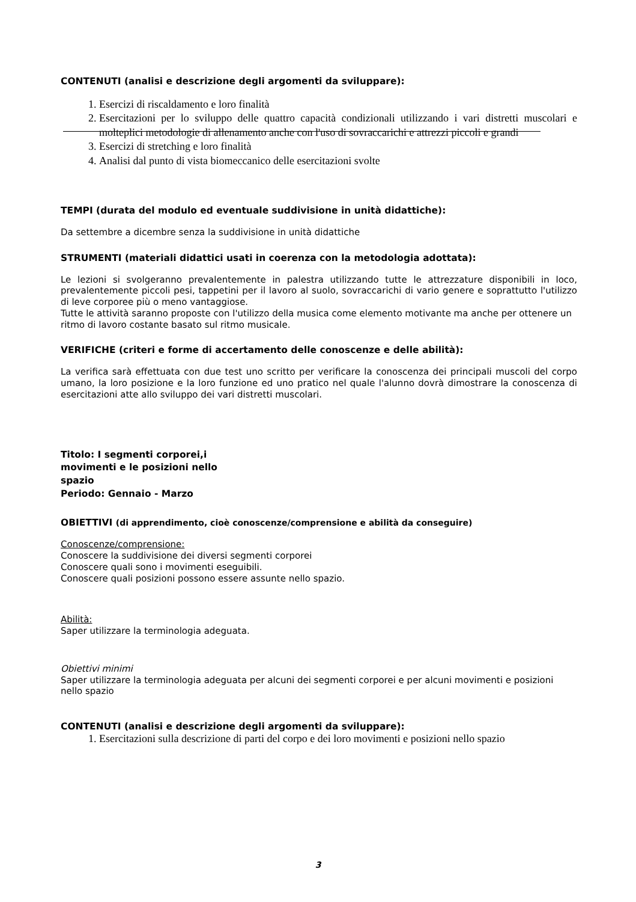CONTENUTI (analisi e descrizione degli argomenti da sviluppare):
1. Esercizi di riscaldamento e loro finalità
2. Esercitazioni per lo sviluppo delle quattro capacità condizionali utilizzando i vari distretti muscolari e molteplici metodologie di allenamento anche con l'uso di sovraccarichi e attrezzi piccoli e grandi
3. Esercizi di stretching e loro finalità
4. Analisi dal punto di vista biomeccanico delle esercitazioni svolte
TEMPI (durata del modulo ed eventuale suddivisione in unità didattiche):
Da settembre a dicembre senza la suddivisione in unità didattiche
STRUMENTI (materiali didattici usati in coerenza con la metodologia adottata):
Le lezioni si svolgeranno prevalentemente in palestra utilizzando tutte le attrezzature disponibili in loco, prevalentemente piccoli pesi, tappetini per il lavoro al suolo, sovraccarichi di vario genere e soprattutto l'utilizzo di leve corporee più o meno vantaggiose.
Tutte le attività saranno proposte con l'utilizzo della musica come elemento motivante ma anche per ottenere un ritmo di lavoro costante basato sul ritmo musicale.
VERIFICHE (criteri e forme di accertamento delle conoscenze e delle abilità):
La verifica sarà effettuata con due test uno scritto per verificare la conoscenza dei principali muscoli del corpo umano, la loro posizione e la loro funzione ed uno pratico nel quale l'alunno dovrà dimostrare la conoscenza di esercitazioni atte allo sviluppo dei vari distretti muscolari.
Titolo: I segmenti corporei,i movimenti e le posizioni nello spazio
Periodo: Gennaio - Marzo
OBIETTIVI (di apprendimento, cioè conoscenze/comprensione e abilità da conseguire)
Conoscenze/comprensione:
Conoscere la suddivisione dei diversi segmenti corporei
Conoscere quali sono i movimenti eseguibili.
Conoscere quali posizioni possono essere assunte nello spazio.
Abilità:
Saper utilizzare la terminologia adeguata.
Obiettivi minimi
Saper utilizzare la terminologia adeguata per alcuni dei segmenti corporei e per alcuni movimenti e posizioni nello spazio
CONTENUTI (analisi e descrizione degli argomenti da sviluppare):
1. Esercitazioni sulla descrizione di parti del corpo e dei loro movimenti e posizioni nello spazio
3